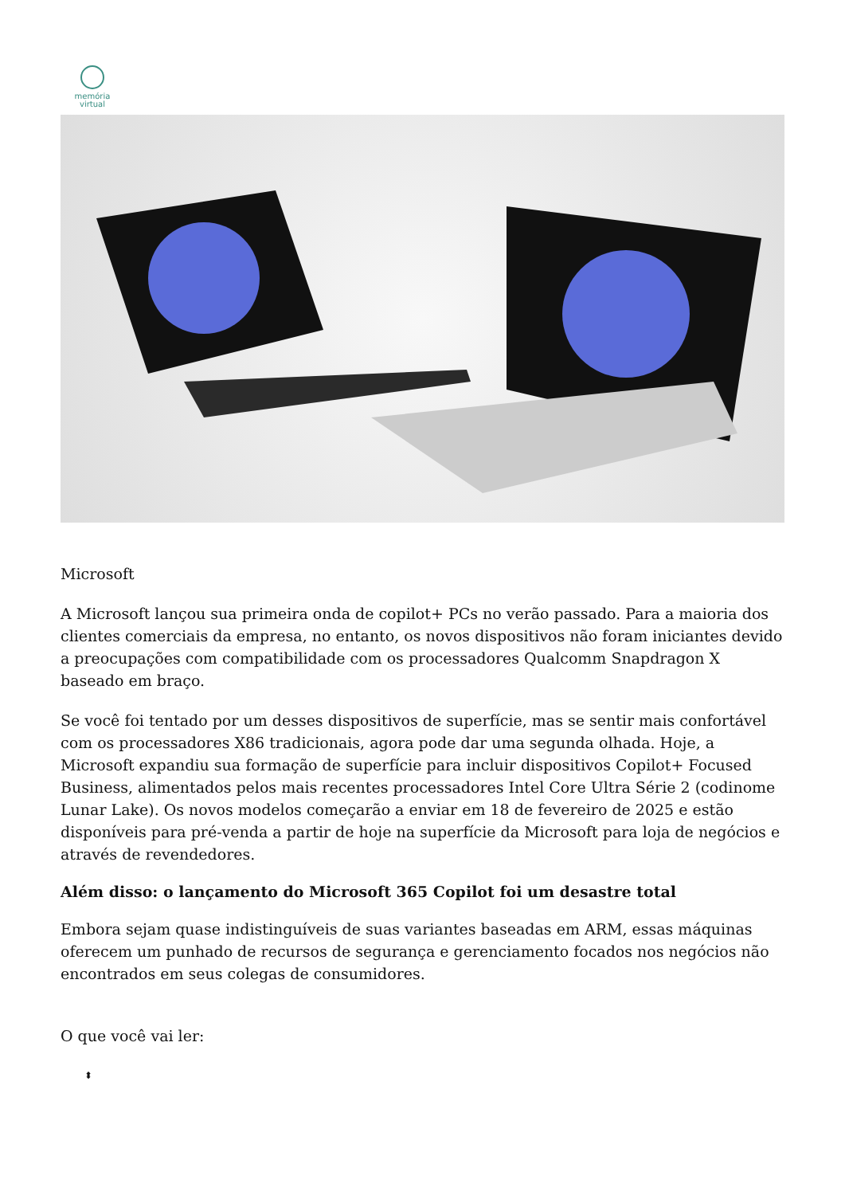memória
virtual
Microsoft
A Microsoft lançou sua primeira onda de copilot+ PCs no verão passado. Para a maioria dos clientes comerciais da empresa, no entanto, os novos dispositivos não foram iniciantes devido a preocupações com compatibilidade com os processadores Qualcomm Snapdragon X baseado em braço.
Se você foi tentado por um desses dispositivos de superfície, mas se sentir mais confortável com os processadores X86 tradicionais, agora pode dar uma segunda olhada. Hoje, a Microsoft expandiu sua formação de superfície para incluir dispositivos Copilot+ Focused Business, alimentados pelos mais recentes processadores Intel Core Ultra Série 2 (codinome Lunar Lake). Os novos modelos começarão a enviar em 18 de fevereiro de 2025 e estão disponíveis para pré-venda a partir de hoje na superfície da Microsoft para loja de negócios e através de revendedores.
Além disso: o lançamento do Microsoft 365 Copilot foi um desastre total
Embora sejam quase indistinguíveis de suas variantes baseadas em ARM, essas máquinas oferecem um punhado de recursos de segurança e gerenciamento focados nos negócios não encontrados em seus colegas de consumidores.
O que você vai ler:
⬍